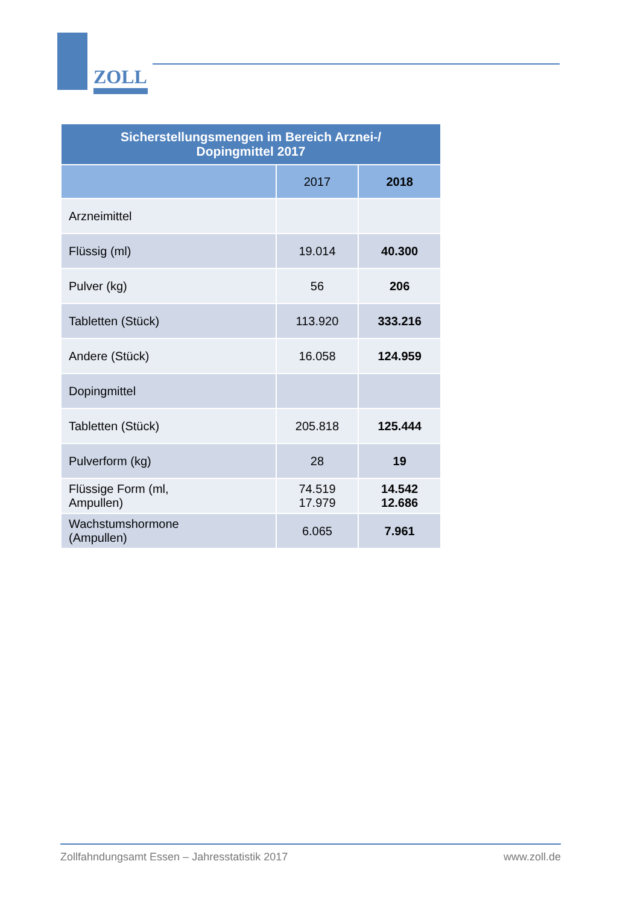ZOLL
| Sicherstellungsmengen im Bereich Arznei-/ Dopingmittel 2017 | | |
| | 2017 | 2018 |
| Arzneimittel | | |
| Flüssig (ml) | 19.014 | 40.300 |
| Pulver (kg) | 56 | 206 |
| Tabletten (Stück) | 113.920 | 333.216 |
| Andere (Stück) | 16.058 | 124.959 |
| Dopingmittel | | |
| Tabletten (Stück) | 205.818 | 125.444 |
| Pulverform (kg) | 28 | 19 |
| Flüssige Form (ml, Ampullen) | 74.519 17.979 | 14.542 12.686 |
| Wachstumshormone (Ampullen) | 6.065 | 7.961 |
Zollfahndungsamt Essen – Jahresstatistik 2017 www.zoll.de